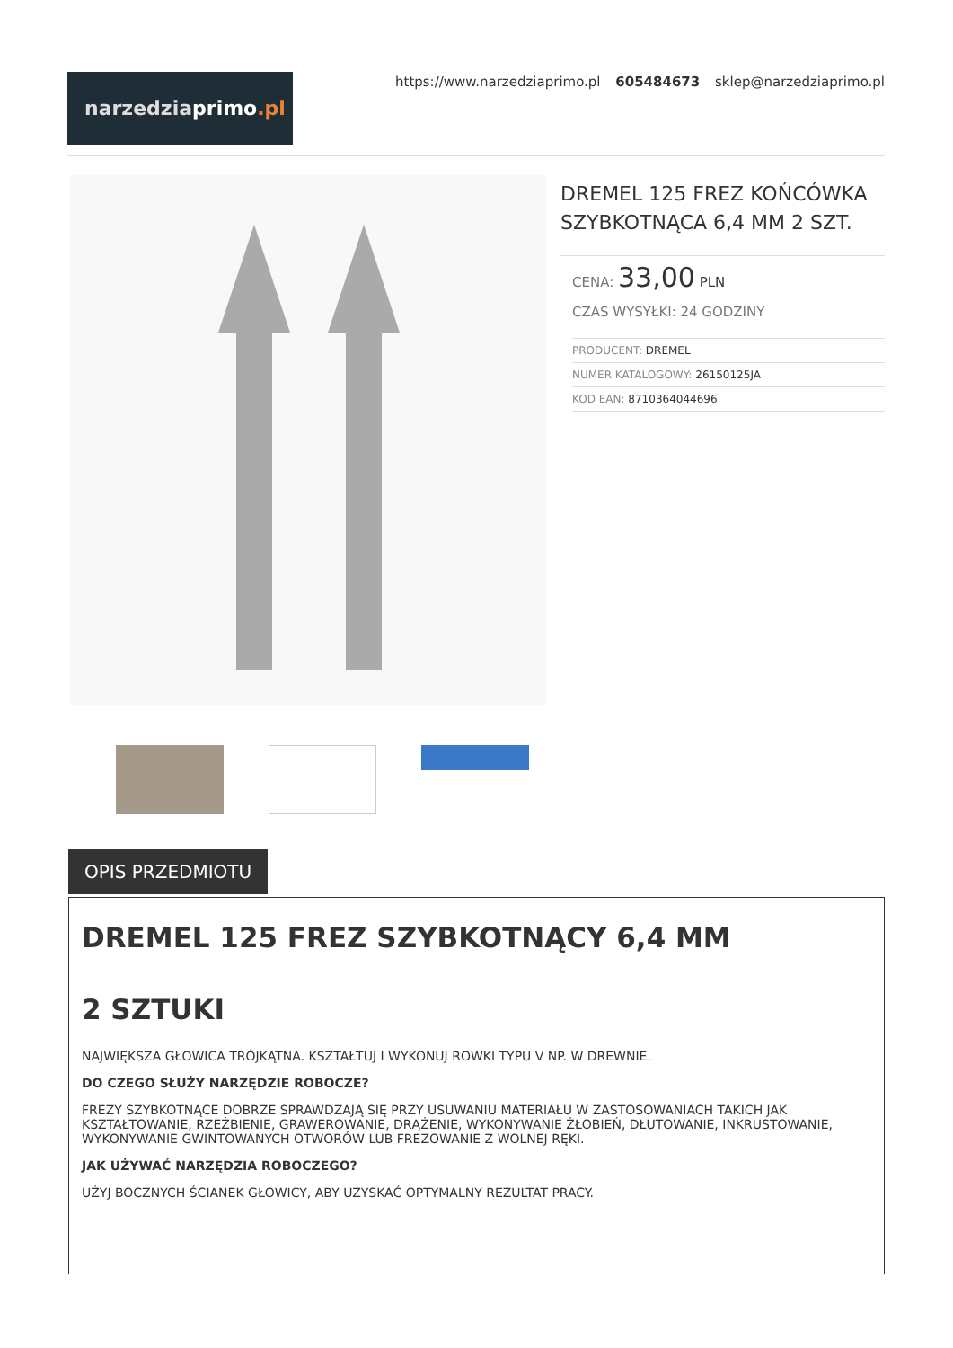narzedziaprimo.pl
https://www.narzedziaprimo.pl 605484673 sklep@narzedziaprimo.pl
DREMEL 125 FREZ KOŃCÓWKA SZYBKOTNĄCA 6,4 MM 2 SZT.
CENA: 33,00 PLN
CZAS WYSYŁKI: 24 GODZINY
| PRODUCENT: DREMEL |
| NUMER KATALOGOWY: 26150125JA |
| KOD EAN: 8710364044696 |
OPIS PRZEDMIOTU
DREMEL 125 FREZ SZYBKOTNĄCY 6,4 MM
2 SZTUKI
NAJWIĘKSZA GŁOWICA TRÓJKĄTNA. KSZTAŁTUJ I WYKONUJ ROWKI TYPU V NP. W DREWNIE.
DO CZEGO SŁUŻY NARZĘDZIE ROBOCZE?
FREZY SZYBKOTNĄCE DOBRZE SPRAWDZAJĄ SIĘ PRZY USUWANIU MATERIAŁU W ZASTOSOWANIACH TAKICH JAK KSZTAŁTOWANIE, RZEŹBIENIE, GRAWEROWANIE, DRĄŻENIE, WYKONYWANIE ŻŁOBIEŃ, DŁUTOWANIE, INKRUSTOWANIE, WYKONYWANIE GWINTOWANYCH OTWORÓW LUB FREZOWANIE Z WOLNEJ RĘKI.
JAK UŻYWAĆ NARZĘDZIA ROBOCZEGO?
UŻYJ BOCZNYCH ŚCIANEK GŁOWICY, ABY UZYSKAĆ OPTYMALNY REZULTAT PRACY.